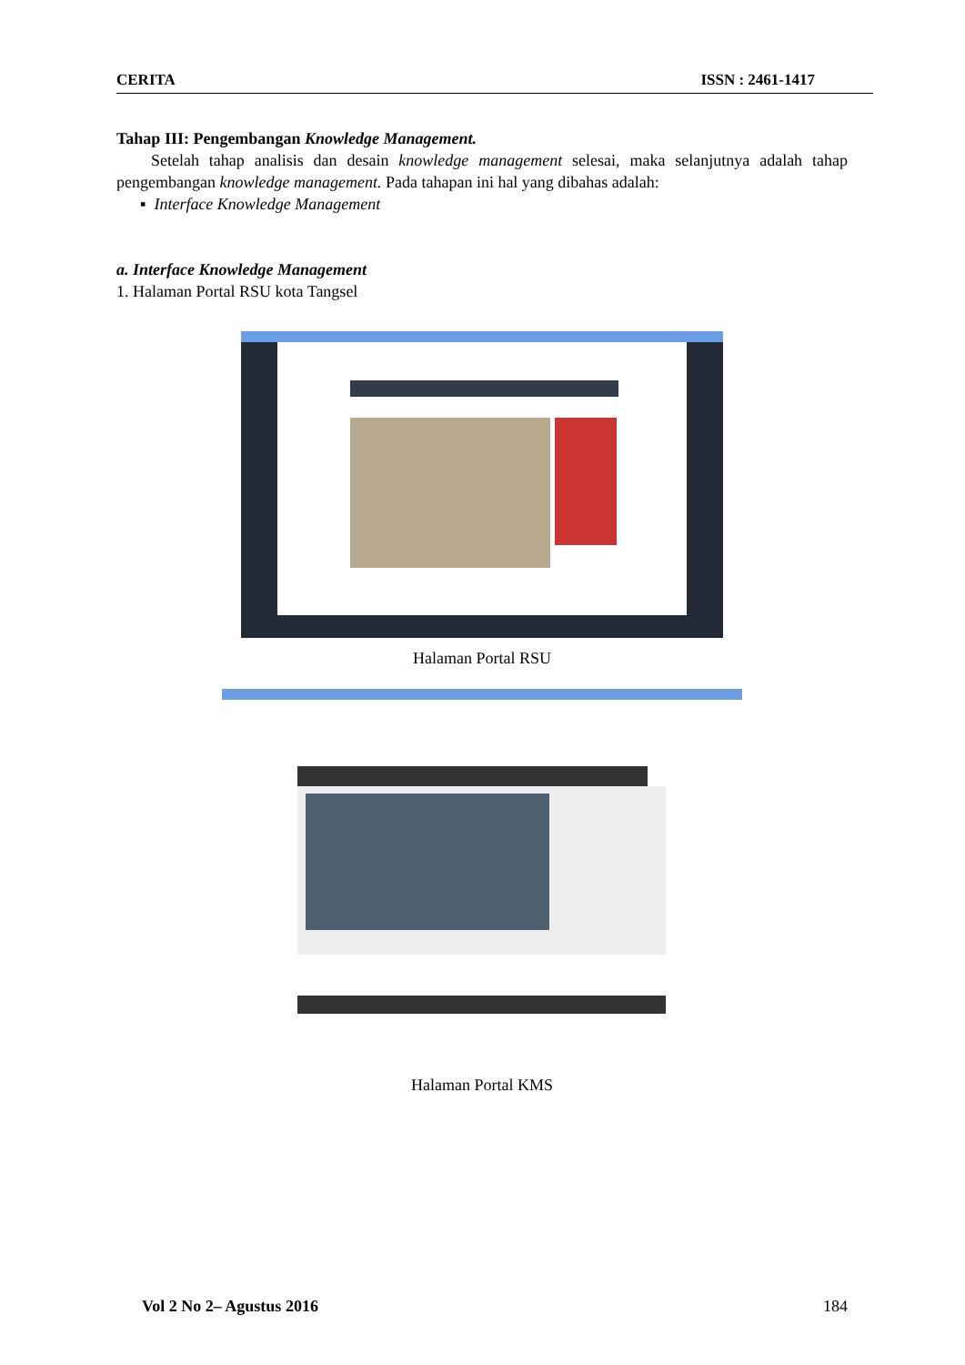CERITA ISSN : 2461-1417
Tahap III: Pengembangan Knowledge Management.
Setelah tahap analisis dan desain knowledge management selesai, maka selanjutnya adalah tahap pengembangan knowledge management. Pada tahapan ini hal yang dibahas adalah:
▪ Interface Knowledge Management
a. Interface Knowledge Management
1. Halaman Portal RSU kota Tangsel
Halaman Portal RSU
Halaman Portal KMS
Vol 2 No 2– Agustus 2016 184